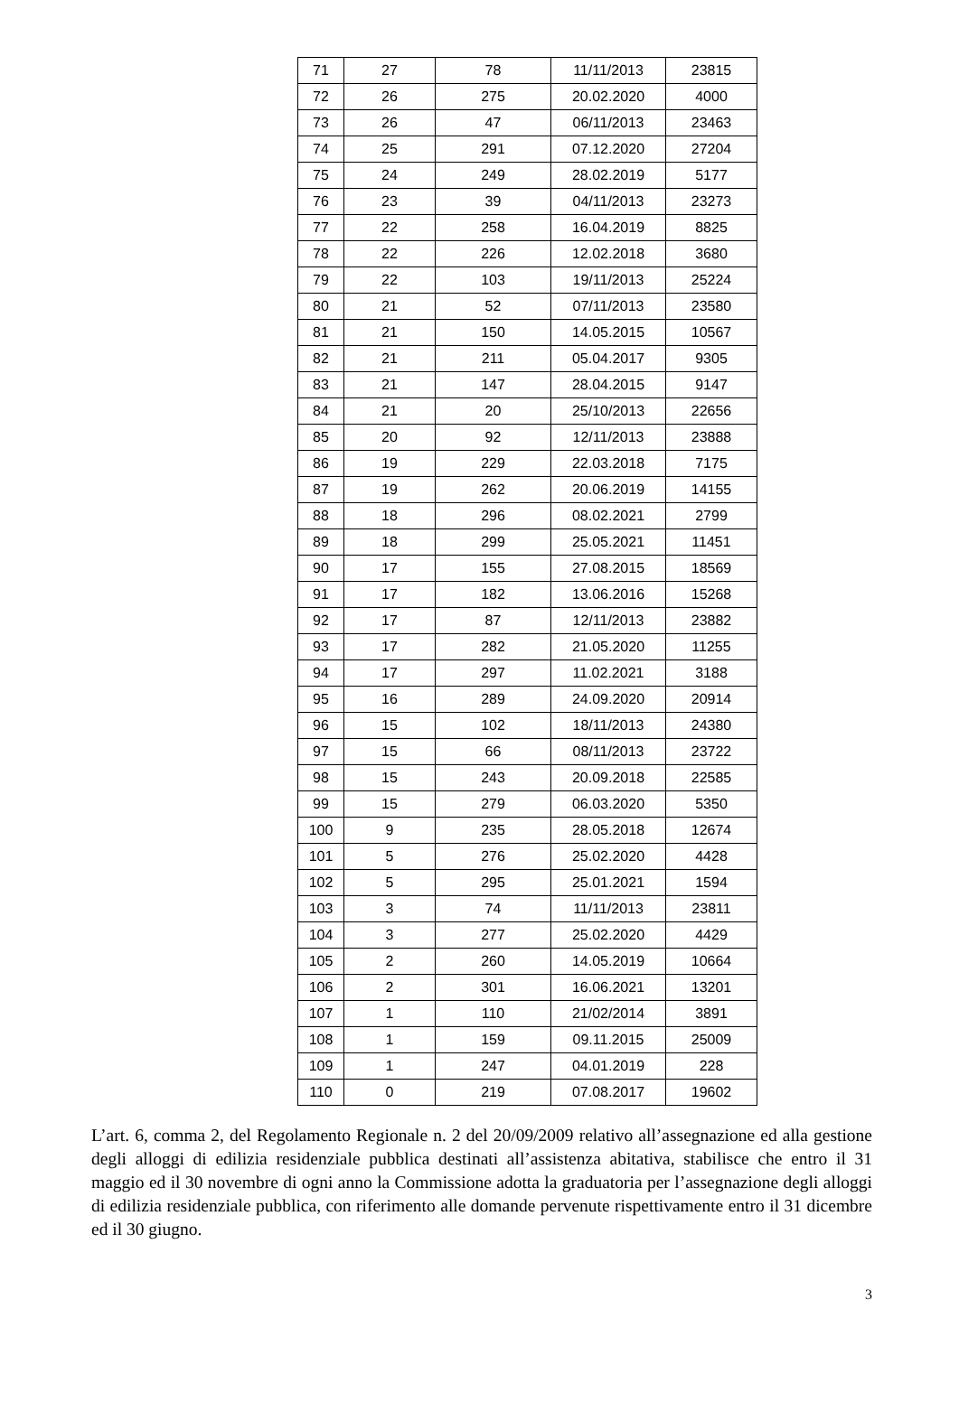| 71 | 27 | 78 | 11/11/2013 | 23815 |
| 72 | 26 | 275 | 20.02.2020 | 4000 |
| 73 | 26 | 47 | 06/11/2013 | 23463 |
| 74 | 25 | 291 | 07.12.2020 | 27204 |
| 75 | 24 | 249 | 28.02.2019 | 5177 |
| 76 | 23 | 39 | 04/11/2013 | 23273 |
| 77 | 22 | 258 | 16.04.2019 | 8825 |
| 78 | 22 | 226 | 12.02.2018 | 3680 |
| 79 | 22 | 103 | 19/11/2013 | 25224 |
| 80 | 21 | 52 | 07/11/2013 | 23580 |
| 81 | 21 | 150 | 14.05.2015 | 10567 |
| 82 | 21 | 211 | 05.04.2017 | 9305 |
| 83 | 21 | 147 | 28.04.2015 | 9147 |
| 84 | 21 | 20 | 25/10/2013 | 22656 |
| 85 | 20 | 92 | 12/11/2013 | 23888 |
| 86 | 19 | 229 | 22.03.2018 | 7175 |
| 87 | 19 | 262 | 20.06.2019 | 14155 |
| 88 | 18 | 296 | 08.02.2021 | 2799 |
| 89 | 18 | 299 | 25.05.2021 | 11451 |
| 90 | 17 | 155 | 27.08.2015 | 18569 |
| 91 | 17 | 182 | 13.06.2016 | 15268 |
| 92 | 17 | 87 | 12/11/2013 | 23882 |
| 93 | 17 | 282 | 21.05.2020 | 11255 |
| 94 | 17 | 297 | 11.02.2021 | 3188 |
| 95 | 16 | 289 | 24.09.2020 | 20914 |
| 96 | 15 | 102 | 18/11/2013 | 24380 |
| 97 | 15 | 66 | 08/11/2013 | 23722 |
| 98 | 15 | 243 | 20.09.2018 | 22585 |
| 99 | 15 | 279 | 06.03.2020 | 5350 |
| 100 | 9 | 235 | 28.05.2018 | 12674 |
| 101 | 5 | 276 | 25.02.2020 | 4428 |
| 102 | 5 | 295 | 25.01.2021 | 1594 |
| 103 | 3 | 74 | 11/11/2013 | 23811 |
| 104 | 3 | 277 | 25.02.2020 | 4429 |
| 105 | 2 | 260 | 14.05.2019 | 10664 |
| 106 | 2 | 301 | 16.06.2021 | 13201 |
| 107 | 1 | 110 | 21/02/2014 | 3891 |
| 108 | 1 | 159 | 09.11.2015 | 25009 |
| 109 | 1 | 247 | 04.01.2019 | 228 |
| 110 | 0 | 219 | 07.08.2017 | 19602 |
L’art. 6, comma 2, del Regolamento Regionale n. 2 del 20/09/2009 relativo all’assegnazione ed alla gestione degli alloggi di edilizia residenziale pubblica destinati all’assistenza abitativa, stabilisce che entro il 31 maggio ed il 30 novembre di ogni anno la Commissione adotta la graduatoria per l’assegnazione degli alloggi di edilizia residenziale pubblica, con riferimento alle domande pervenute rispettivamente entro il 31 dicembre ed il 30 giugno.
3